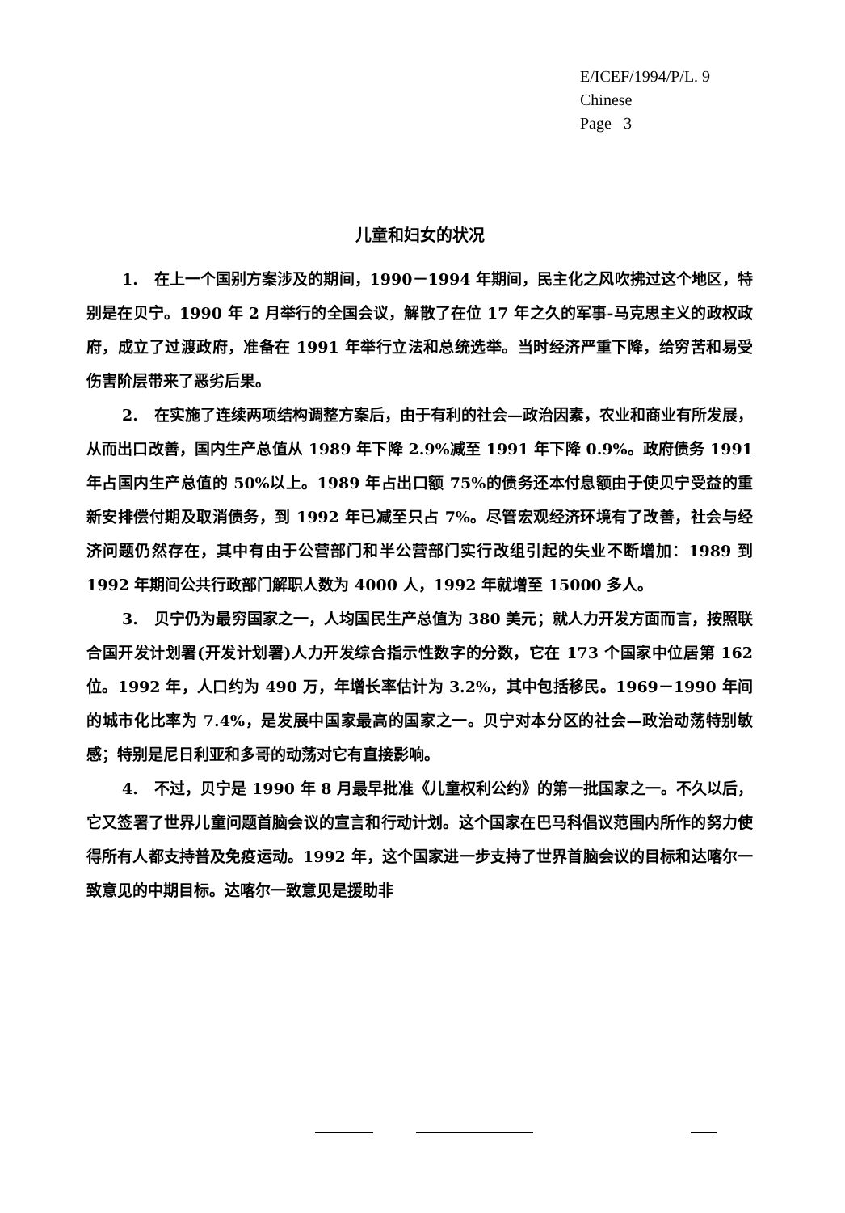E/ICEF/1994/P/L. 9
Chinese
Page 3
儿童和妇女的状况
1. 在上一个国别方案涉及的期间，1990－1994 年期间，民主化之风吹拂过这个地区，特别是在贝宁。1990 年 2 月举行的全国会议，解散了在位 17 年之久的军事-马克思主义的政权政府，成立了过渡政府，准备在 1991 年举行立法和总统选举。当时经济严重下降，给穷苦和易受伤害阶层带来了恶劣后果。
2. 在实施了连续两项结构调整方案后，由于有利的社会—政治因素，农业和商业有所发展，从而出口改善，国内生产总值从 1989 年下降 2.9%减至 1991 年下降 0.9%。政府债务 1991 年占国内生产总值的 50%以上。1989 年占出口额 75%的债务还本付息额由于使贝宁受益的重新安排偿付期及取消债务，到 1992 年已减至只占 7%。尽管宏观经济环境有了改善，社会与经济问题仍然存在，其中有由于公营部门和半公营部门实行改组引起的失业不断增加：1989 到 1992 年期间公共行政部门解职人数为 4000 人，1992 年就增至 15000 多人。
3. 贝宁仍为最穷国家之一，人均国民生产总值为 380 美元；就人力开发方面而言，按照联合国开发计划署(开发计划署)人力开发综合指示性数字的分数，它在 173 个国家中位居第 162 位。1992 年，人口约为 490 万，年增长率估计为 3.2%，其中包括移民。1969－1990 年间的城市化比率为 7.4%，是发展中国家最高的国家之一。贝宁对本分区的社会—政治动荡特别敏感；特别是尼日利亚和多哥的动荡对它有直接影响。
4. 不过，贝宁是 1990 年 8 月最早批准《儿童权利公约》的第一批国家之一。不久以后，它又签署了世界儿童问题首脑会议的宣言和行动计划。这个国家在巴马科倡议范围内所作的努力使得所有人都支持普及免疫运动。1992 年，这个国家进一步支持了世界首脑会议的目标和达喀尔一致意见的中期目标。达喀尔一致意见是援助非